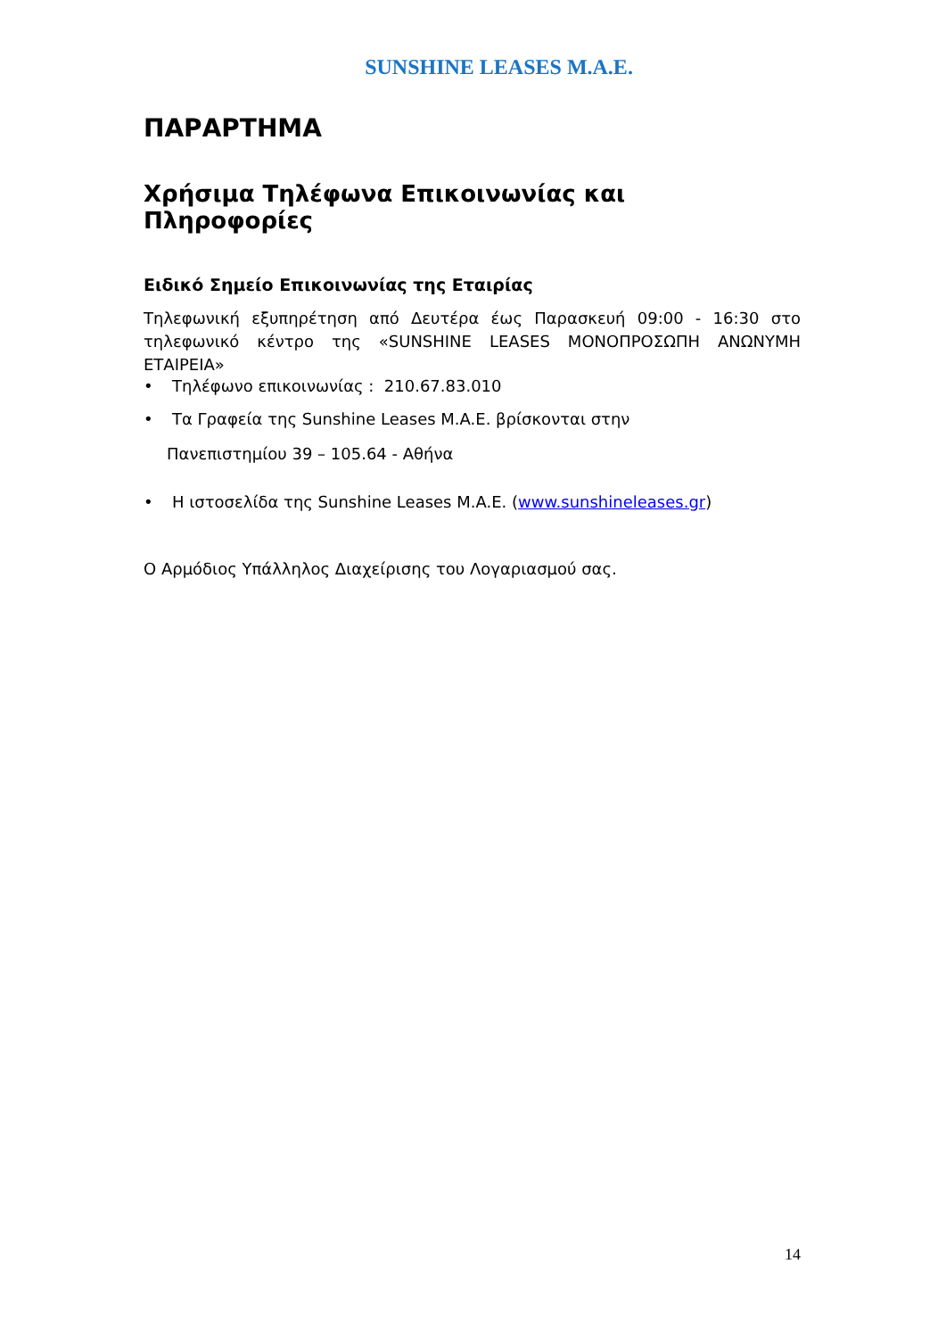SUNSHINE LEASES M.A.E.
ΠΑΡΑΡΤΗΜΑ
Χρήσιμα Τηλέφωνα Επικοινωνίας και Πληροφορίες
Ειδικό Σημείο Επικοινωνίας της Εταιρίας
Τηλεφωνική εξυπηρέτηση από Δευτέρα έως Παρασκευή 09:00 - 16:30 στο τηλεφωνικό κέντρο της «SUNSHINE LEASES ΜΟΝΟΠΡΟΣΩΠΗ ΑΝΩΝΥΜΗ ΕΤΑΙΡΕΙΑ»
• Τηλέφωνο επικοινωνίας : 210.67.83.010
• Τα Γραφεία της Sunshine Leases M.A.E. βρίσκονται στην
Πανεπιστημίου 39 – 105.64 - Αθήνα
• Η ιστοσελίδα της Sunshine Leases M.A.E. (www.sunshineleases.gr)
Ο Αρμόδιος Υπάλληλος Διαχείρισης του Λογαριασμού σας.
14